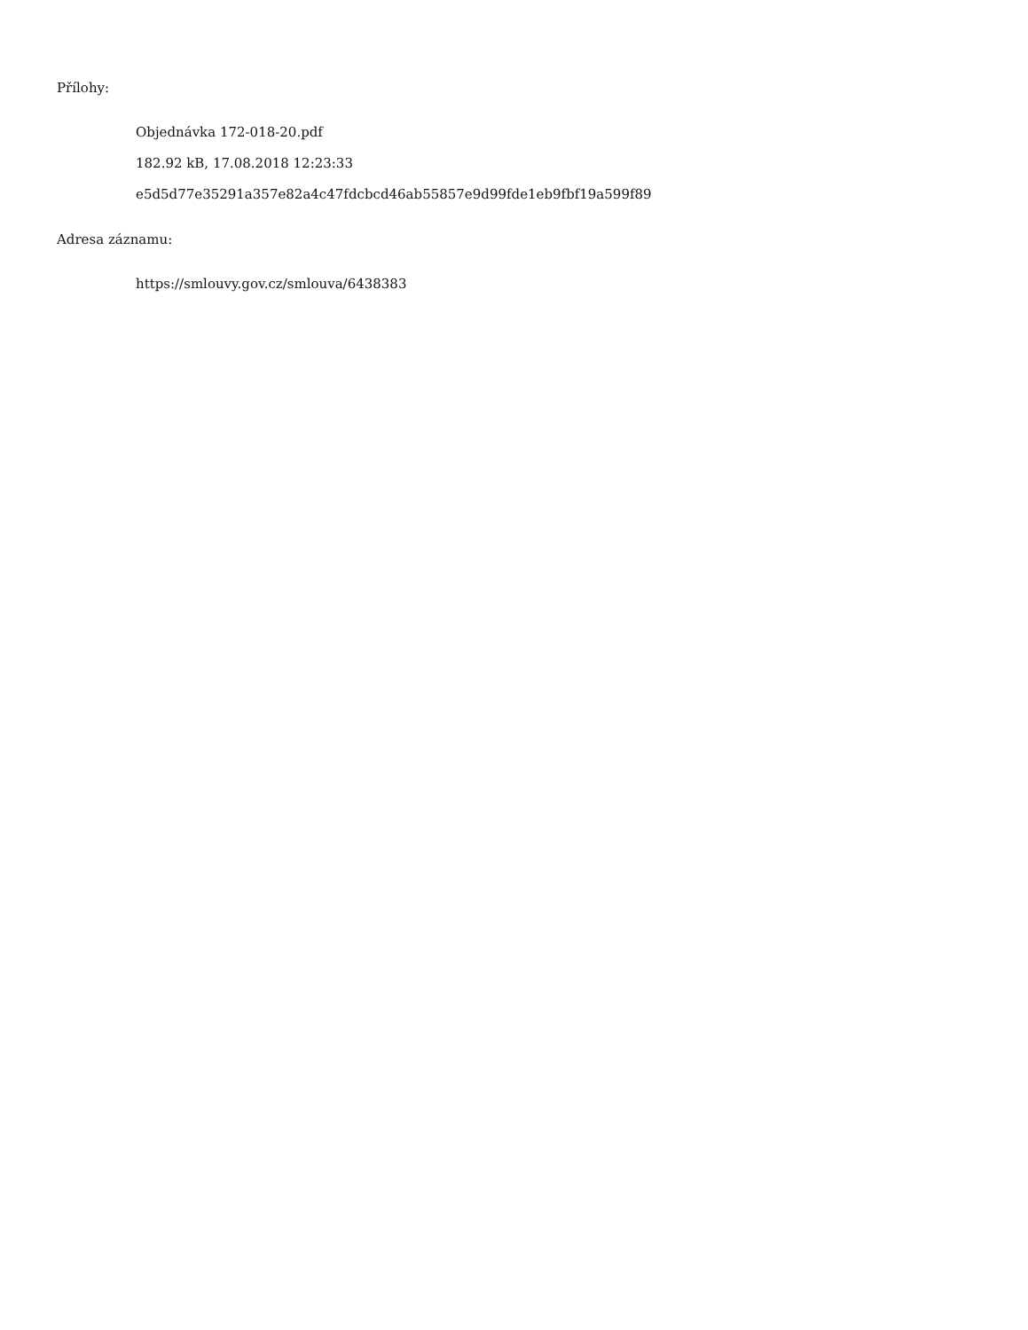Přílohy:
Objednávka 172-018-20.pdf
182.92 kB, 17.08.2018 12:23:33
e5d5d77e35291a357e82a4c47fdcbcd46ab55857e9d99fde1eb9fbf19a599f89
Adresa záznamu:
https://smlouvy.gov.cz/smlouva/6438383